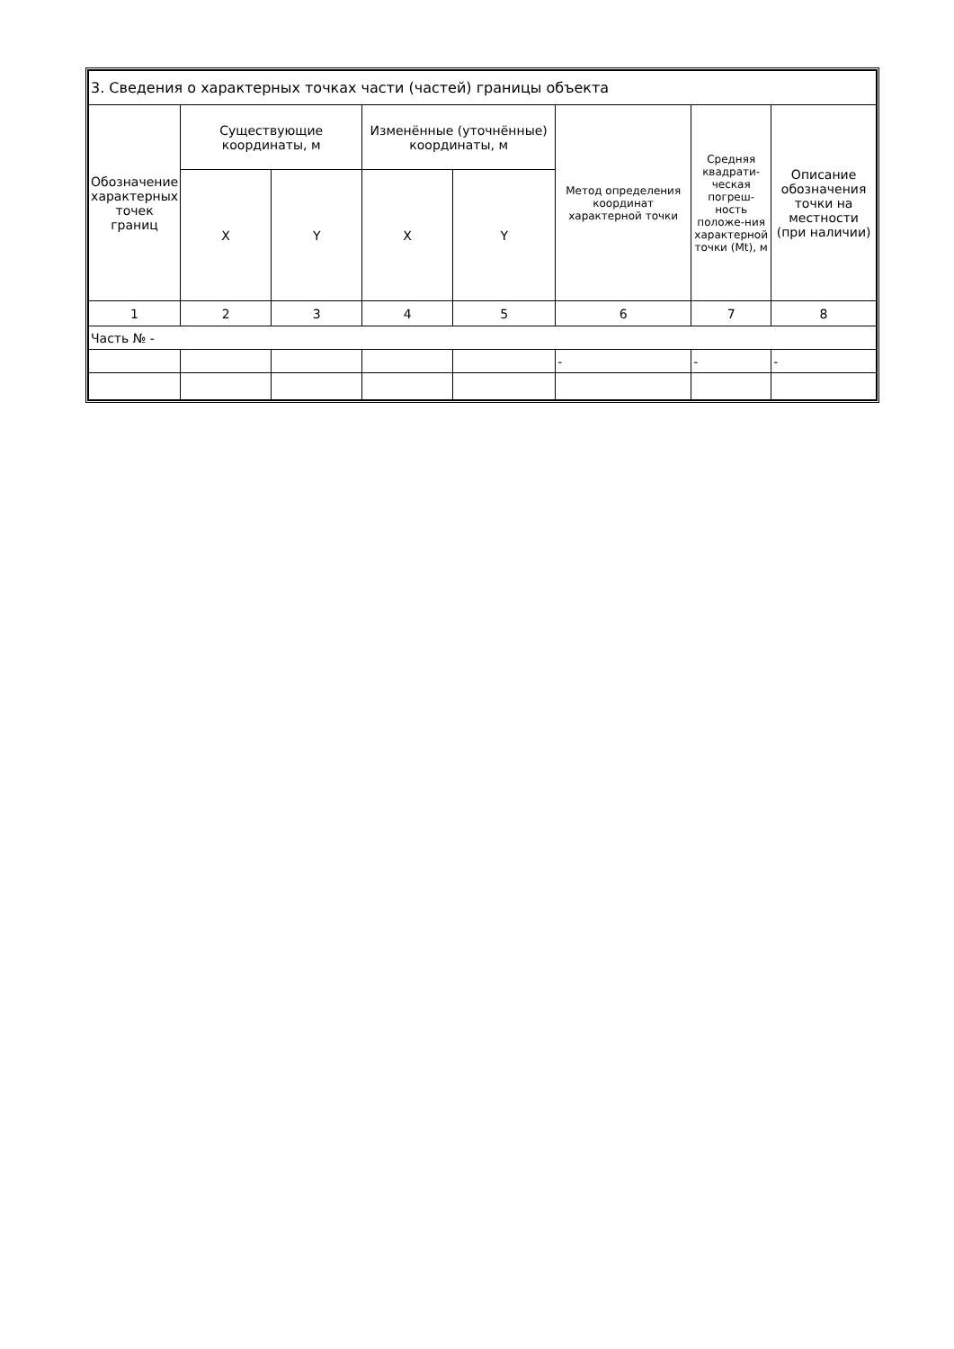| 3. Сведения о характерных точках части (частей) границы объекта | | | | | | | |
| --- | --- | --- | --- | --- | --- | --- | --- |
| Обозначение характерных точек границ | Существующие координаты, м | | Изменённые (уточнённые) координаты, м | | Метод определения координат характерной точки | Средняя квадрати-ческая погреш-ность положе-ния характерной точки (Mt), м | Описание обозначения точки на местности (при наличии) |
| | X | Y | X | Y | | | |
| 1 | 2 | 3 | 4 | 5 | 6 | 7 | 8 |
| Часть № - | | | | | | | |
| | | | | | - | - | - |